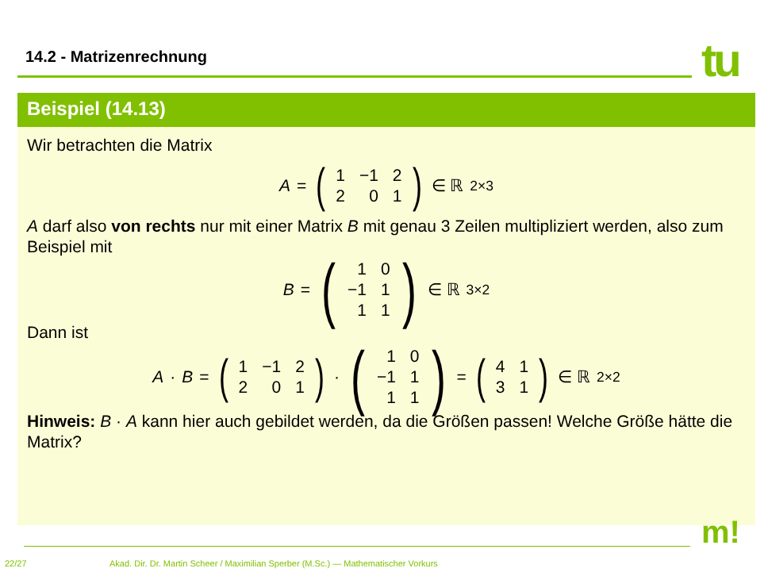14.2 - Matrizenrechnung tu
Beispiel (14.13)
Wir betrachten die Matrix
A = (
| 1 | −1 | 2 |
| 2 | 0 | 1 |
) ∈ ℝ<sup>2×3</sup>
A darf also von rechts nur mit einer Matrix B mit genau 3 Zeilen multipliziert werden, also zum Beispiel mit
B = (
| 1 | 0 |
| −1 | 1 |
| 1 | 1 |
) ∈ ℝ<sup>3×2</sup>
Dann ist
A · B = (
| 1 | −1 | 2 |
| 2 | 0 | 1 |
) · (
| 1 | 0 |
| −1 | 1 |
| 1 | 1 |
) = (
| 4 | 1 |
| 3 | 1 |
) ∈ ℝ<sup>2×2</sup>
Hinweis: B · A kann hier auch gebildet werden, da die Größen passen! Welche Größe hätte die Matrix?
m!
22/27 Akad. Dir. Dr. Martin Scheer / Maximilian Sperber (M.Sc.) — Mathematischer Vorkurs